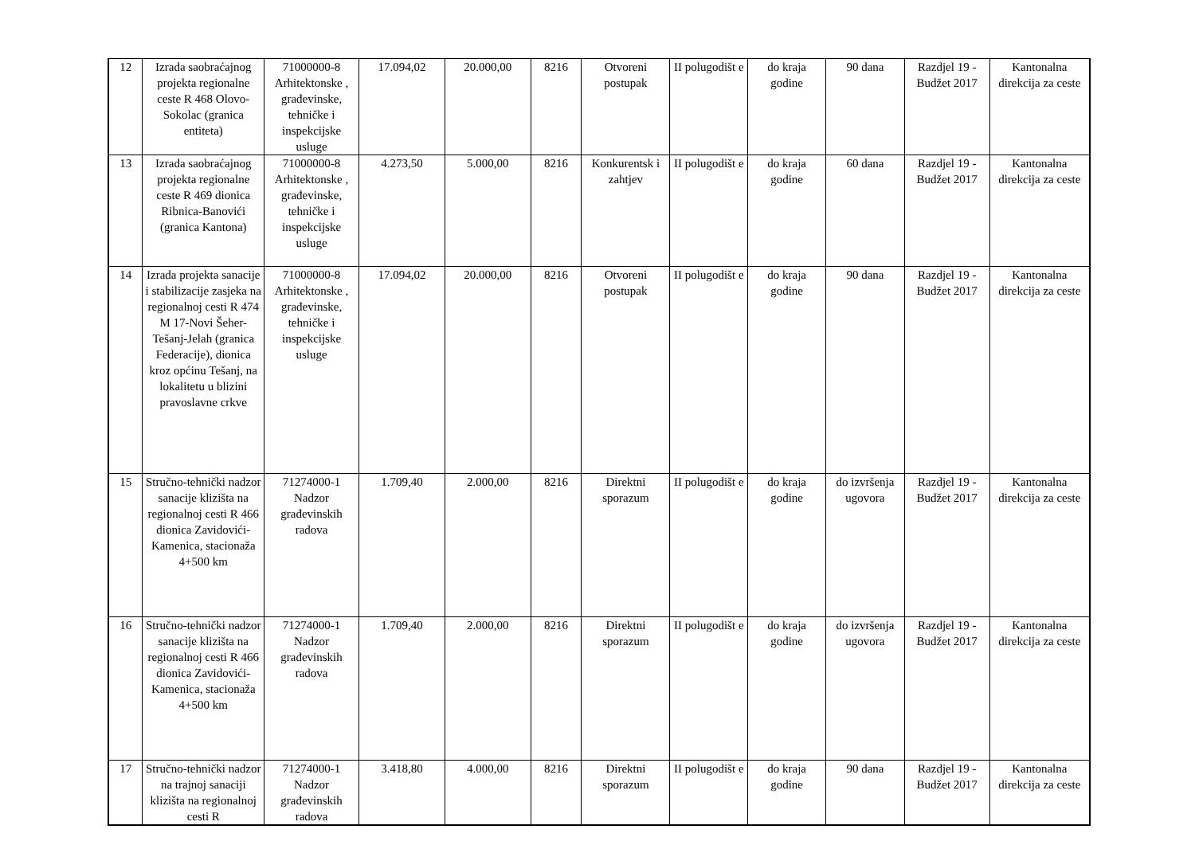| 12 | Izrada saobraćajnog projekta regionalne ceste R 468 Olovo-Sokolac (granica entiteta) | 71000000-8 Arhitektonske , građevinske, tehničke i inspekcijske usluge | 17.094,02 | 20.000,00 | 8216 | Otvoreni postupak | II polugodišt e | do kraja godine | 90 dana | Razdjel 19 - Budžet 2017 | Kantonalna direkcija za ceste |
| 13 | Izrada saobraćajnog projekta regionalne ceste R 469 dionica Ribnica-Banovići (granica Kantona) | 71000000-8 Arhitektonske , građevinske, tehničke i inspekcijske usluge | 4.273,50 | 5.000,00 | 8216 | Konkurentsk i zahtjev | II polugodišt e | do kraja godine | 60 dana | Razdjel 19 - Budžet 2017 | Kantonalna direkcija za ceste |
| 14 | Izrada projekta sanacije i stabilizacije zasjeka na regionalnoj cesti R 474 M 17-Novi Šeher-Tešanj-Jelah (granica Federacije), dionica kroz općinu Tešanj, na lokalitetu u blizini pravoslavne crkve | 71000000-8 Arhitektonske , građevinske, tehničke i inspekcijske usluge | 17.094,02 | 20.000,00 | 8216 | Otvoreni postupak | II polugodišt e | do kraja godine | 90 dana | Razdjel 19 - Budžet 2017 | Kantonalna direkcija za ceste |
| 15 | Stručno-tehnički nadzor sanacije klizišta na regionalnoj cesti R 466 dionica Zavidovići-Kamenica, stacionaža 4+500 km | 71274000-1 Nadzor građevinskih radova | 1.709,40 | 2.000,00 | 8216 | Direktni sporazum | II polugodišt e | do kraja godine | do izvršenja ugovora | Razdjel 19 - Budžet 2017 | Kantonalna direkcija za ceste |
| 16 | Stručno-tehnički nadzor sanacije klizišta na regionalnoj cesti R 466 dionica Zavidovići-Kamenica, stacionaža 4+500 km | 71274000-1 Nadzor građevinskih radova | 1.709,40 | 2.000,00 | 8216 | Direktni sporazum | II polugodišt e | do kraja godine | do izvršenja ugovora | Razdjel 19 - Budžet 2017 | Kantonalna direkcija za ceste |
| 17 | Stručno-tehnički nadzor na trajnoj sanaciji klizišta na regionalnoj cesti R | 71274000-1 Nadzor građevinskih radova | 3.418,80 | 4.000,00 | 8216 | Direktni sporazum | II polugodišt e | do kraja godine | 90 dana | Razdjel 19 - Budžet 2017 | Kantonalna direkcija za ceste |